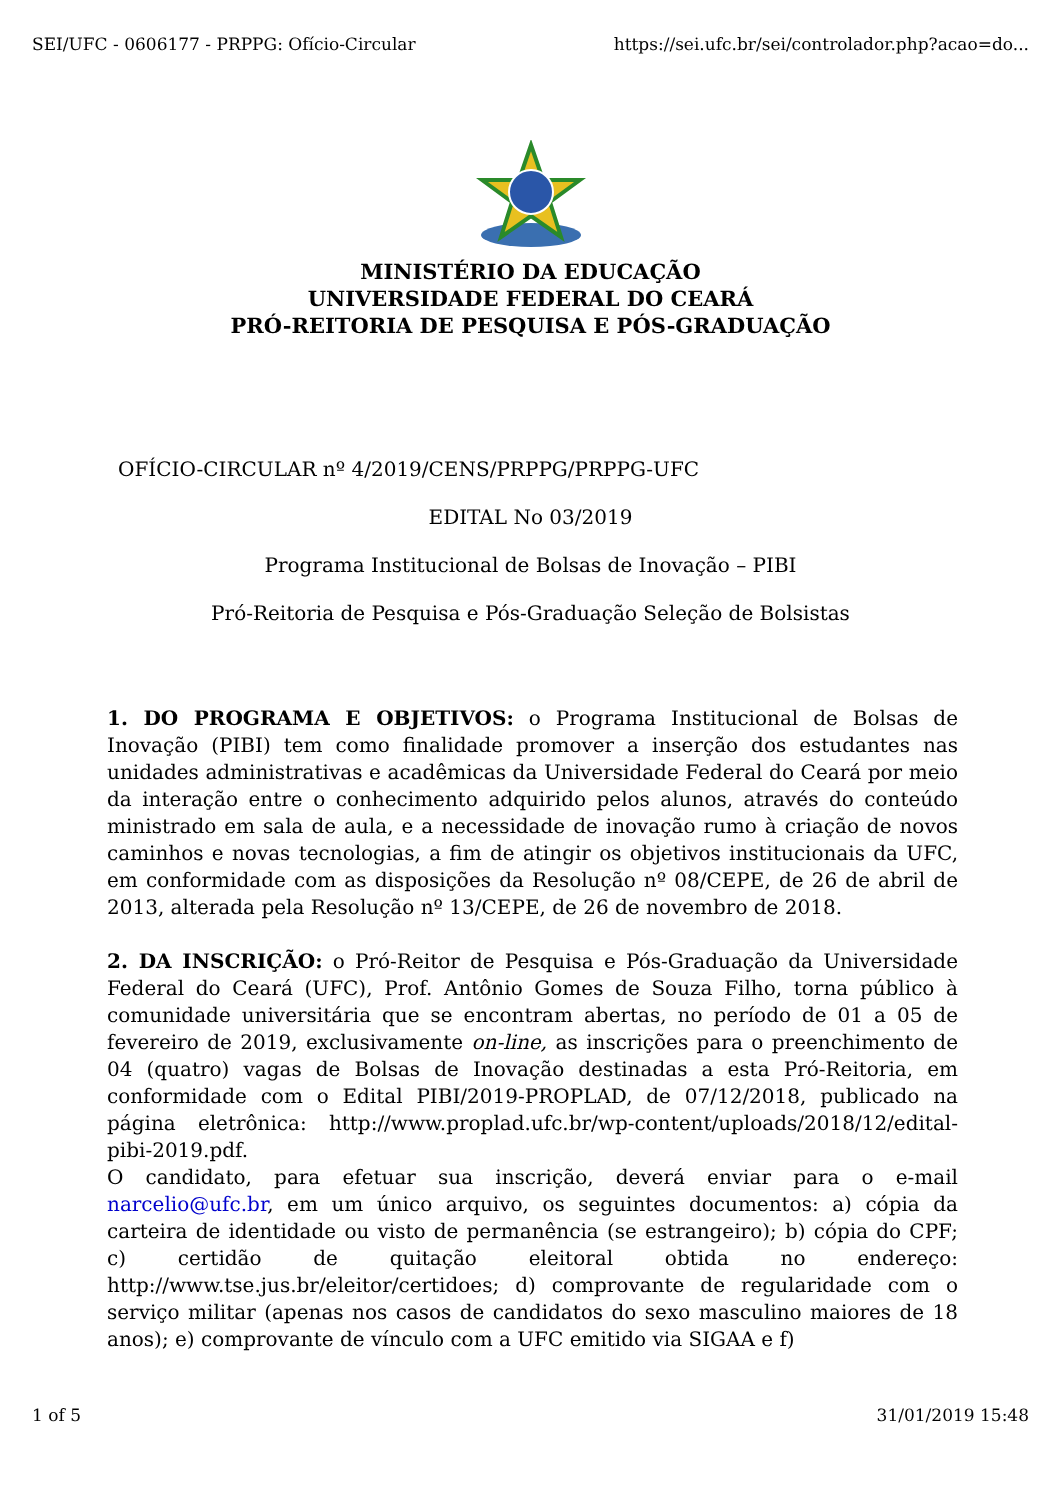SEI/UFC - 0606177 - PRPPG: Ofício-Circular https://sei.ufc.br/sei/controlador.php?acao=do...
MINISTÉRIO DA EDUCAÇÃO
UNIVERSIDADE FEDERAL DO CEARÁ
PRÓ-REITORIA DE PESQUISA E PÓS-GRADUAÇÃO
OFÍCIO-CIRCULAR nº 4/2019/CENS/PRPPG/PRPPG-UFC
EDITAL No 03/2019
Programa Institucional de Bolsas de Inovação – PIBI
Pró-Reitoria de Pesquisa e Pós-Graduação Seleção de Bolsistas
1. DO PROGRAMA E OBJETIVOS: o Programa Institucional de Bolsas de Inovação (PIBI) tem como finalidade promover a inserção dos estudantes nas unidades administrativas e acadêmicas da Universidade Federal do Ceará por meio da interação entre o conhecimento adquirido pelos alunos, através do conteúdo ministrado em sala de aula, e a necessidade de inovação rumo à criação de novos caminhos e novas tecnologias, a fim de atingir os objetivos institucionais da UFC, em conformidade com as disposições da Resolução nº 08/CEPE, de 26 de abril de 2013, alterada pela Resolução nº 13/CEPE, de 26 de novembro de 2018.
2. DA INSCRIÇÃO: o Pró-Reitor de Pesquisa e Pós-Graduação da Universidade Federal do Ceará (UFC), Prof. Antônio Gomes de Souza Filho, torna público à comunidade universitária que se encontram abertas, no período de 01 a 05 de fevereiro de 2019, exclusivamente on-line, as inscrições para o preenchimento de 04 (quatro) vagas de Bolsas de Inovação destinadas a esta Pró-Reitoria, em conformidade com o Edital PIBI/2019-PROPLAD, de 07/12/2018, publicado na página eletrônica: http://www.proplad.ufc.br/wp-content/uploads/2018/12/edital-pibi-2019.pdf.
O candidato, para efetuar sua inscrição, deverá enviar para o e-mail narcelio@ufc.br, em um único arquivo, os seguintes documentos: a) cópia da carteira de identidade ou visto de permanência (se estrangeiro); b) cópia do CPF; c) certidão de quitação eleitoral obtida no endereço: http://www.tse.jus.br/eleitor/certidoes; d) comprovante de regularidade com o serviço militar (apenas nos casos de candidatos do sexo masculino maiores de 18 anos); e) comprovante de vínculo com a UFC emitido via SIGAA e f)
1 of 5 31/01/2019 15:48